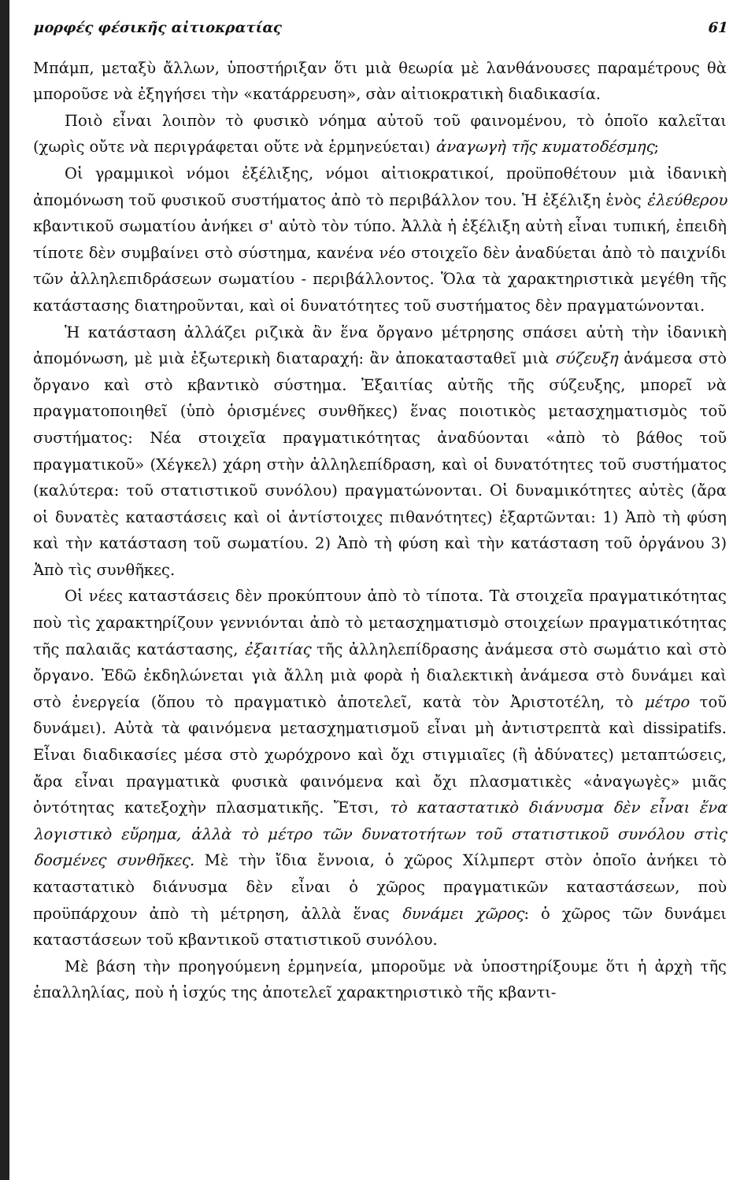μορφές φέσικῆς αἰτιοκρατίας 61
Μπάμπ, μεταξὺ ἄλλων, ὑποστήριξαν ὅτι μιὰ θεωρία μὲ λανθάνουσες παραμέτρους θὰ μποροῦσε νὰ ἐξηγήσει τὴν «κατάρρευση», σὰν αἰτιοκρατικὴ διαδικασία.
Ποιὸ εἶναι λοιπὸν τὸ φυσικὸ νόημα αὐτοῦ τοῦ φαινομένου, τὸ ὁποῖο καλεῖται (χωρὶς οὔτε νὰ περιγράφεται οὔτε νὰ ἑρμηνεύεται) ἀναγωγὴ τῆς κυματοδέσμης;
Οἱ γραμμικοὶ νόμοι ἐξέλιξης, νόμοι αἰτιοκρατικοί, προϋποθέτουν μιὰ ἰδανικὴ ἀπομόνωση τοῦ φυσικοῦ συστήματος ἀπὸ τὸ περιβάλλον του. Ἡ ἐξέλιξη ἑνὸς ἐλεύθερου κβαντικοῦ σωματίου ἀνήκει σ' αὐτὸ τὸν τύπο. Ἀλλὰ ἡ ἐξέλιξη αὐτὴ εἶναι τυπική, ἐπειδὴ τίποτε δὲν συμβαίνει στὸ σύστημα, κανένα νέο στοιχεῖο δὲν ἀναδύεται ἀπὸ τὸ παιχνίδι τῶν ἀλληλεπιδράσεων σωματίου - περιβάλλοντος. Ὅλα τὰ χαρακτηριστικὰ μεγέθη τῆς κατάστασης διατηροῦνται, καὶ οἱ δυνατότητες τοῦ συστήματος δὲν πραγματώνονται.
Ἡ κατάσταση ἀλλάζει ριζικὰ ἂν ἕνα ὄργανο μέτρησης σπάσει αὐτὴ τὴν ἰδανικὴ ἀπομόνωση, μὲ μιὰ ἐξωτερικὴ διαταραχή: ἂν ἀποκατασταθεῖ μιὰ σύζευξη ἀνάμεσα στὸ ὄργανο καὶ στὸ κβαντικὸ σύστημα. Ἐξαιτίας αὐτῆς τῆς σύζευξης, μπορεῖ νὰ πραγματοποιηθεῖ (ὑπὸ ὁρισμένες συνθῆκες) ἕνας ποιοτικὸς μετασχηματισμὸς τοῦ συστήματος: Νέα στοιχεῖα πραγματικότητας ἀναδύονται «ἀπὸ τὸ βάθος τοῦ πραγματικοῦ» (Χέγκελ) χάρη στὴν ἀλληλεπίδραση, καὶ οἱ δυνατότητες τοῦ συστήματος (καλύτερα: τοῦ στατιστικοῦ συνόλου) πραγματώνονται. Οἱ δυναμικότητες αὐτὲς (ἄρα οἱ δυνατὲς καταστάσεις καὶ οἱ ἀντίστοιχες πιθανότητες) ἐξαρτῶνται: 1) Ἀπὸ τὴ φύση καὶ τὴν κατάσταση τοῦ σωματίου. 2) Ἀπὸ τὴ φύση καὶ τὴν κατάσταση τοῦ ὀργάνου 3) Ἀπὸ τὶς συνθῆκες.
Οἱ νέες καταστάσεις δὲν προκύπτουν ἀπὸ τὸ τίποτα. Τὰ στοιχεῖα πραγματικότητας ποὺ τὶς χαρακτηρίζουν γεννιόνται ἀπὸ τὸ μετασχηματισμὸ στοιχείων πραγματικότητας τῆς παλαιᾶς κατάστασης, ἐξαιτίας τῆς ἀλληλεπίδρασης ἀνάμεσα στὸ σωμάτιο καὶ στὸ ὄργανο. Ἐδῶ ἐκδηλώνεται γιὰ ἄλλη μιὰ φορὰ ἡ διαλεκτικὴ ἀνάμεσα στὸ δυνάμει καὶ στὸ ἐνεργεία (ὅπου τὸ πραγματικὸ ἀποτελεῖ, κατὰ τὸν Ἀριστοτέλη, τὸ μέτρο τοῦ δυνάμει). Αὐτὰ τὰ φαινόμενα μετασχηματισμοῦ εἶναι μὴ ἀντιστρεπτὰ καὶ dissipatifs. Εἶναι διαδικασίες μέσα στὸ χωρόχρονο καὶ ὄχι στιγμιαῖες (ἢ ἀδύνατες) μεταπτώσεις, ἄρα εἶναι πραγματικὰ φυσικὰ φαινόμενα καὶ ὄχι πλασματικὲς «ἀναγωγὲς» μιᾶς ὀντότητας κατεξοχὴν πλασματικῆς. Ἔτσι, τὸ καταστατικὸ διάνυσμα δὲν εἶναι ἕνα λογιστικὸ εὕρημα, ἀλλὰ τὸ μέτρο τῶν δυνατοτήτων τοῦ στατιστικοῦ συνόλου στὶς δοσμένες συνθῆκες. Μὲ τὴν ἴδια ἔννοια, ὁ χῶρος Χίλμπερτ στὸν ὁποῖο ἀνήκει τὸ καταστατικὸ διάνυσμα δὲν εἶναι ὁ χῶρος πραγματικῶν καταστάσεων, ποὺ προϋπάρχουν ἀπὸ τὴ μέτρηση, ἀλλὰ ἕνας δυνάμει χῶρος: ὁ χῶρος τῶν δυνάμει καταστάσεων τοῦ κβαντικοῦ στατιστικοῦ συνόλου.
Μὲ βάση τὴν προηγούμενη ἑρμηνεία, μποροῦμε νὰ ὑποστηρίξουμε ὅτι ἡ ἀρχὴ τῆς ἐπαλληλίας, ποὺ ἡ ἰσχύς της ἀποτελεῖ χαρακτηριστικὸ τῆς κβαντι-